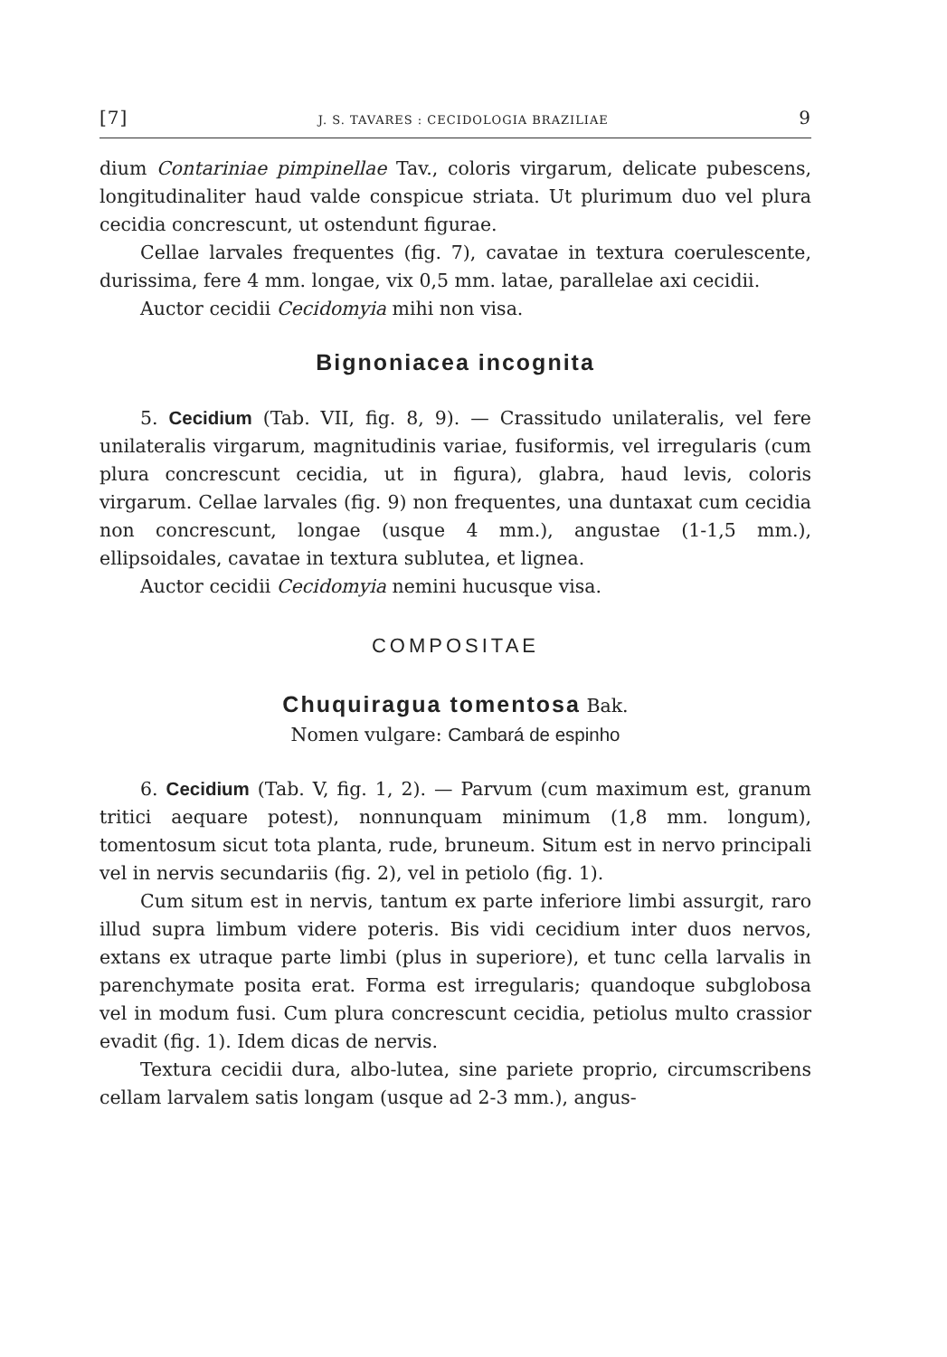[7] J. S. TAVARES : CECIDOLOGIA BRAZILIAE 9
dium Contariniae pimpinellae Tav., coloris virgarum, delicate pubescens, longitudinaliter haud valde conspicue striata. Ut plurimum duo vel plura cecidia concrescunt, ut ostendunt figurae.
Cellae larvales frequentes (fig. 7), cavatae in textura coerulescente, durissima, fere 4 mm. longae, vix 0,5 mm. latae, parallelae axi cecidii.
Auctor cecidii Cecidomyia mihi non visa.
Bignoniacea incognita
5. Cecidium (Tab. VII, fig. 8, 9). — Crassitudo unilateralis, vel fere unilateralis virgarum, magnitudinis variae, fusiformis, vel irregularis (cum plura concrescunt cecidia, ut in figura), glabra, haud levis, coloris virgarum. Cellae larvales (fig. 9) non frequentes, una duntaxat cum cecidia non concrescunt, longae (usque 4 mm.), angustae (1-1,5 mm.), ellipsoidales, cavatae in textura sublutea, et lignea.
Auctor cecidii Cecidomyia nemini hucusque visa.
COMPOSITAE
Chuquiragua tomentosa Bak.
Nomen vulgare: Cambará de espinho
6. Cecidium (Tab. V, fig. 1, 2). — Parvum (cum maximum est, granum tritici aequare potest), nonnunquam minimum (1,8 mm. longum), tomentosum sicut tota planta, rude, bruneum. Situm est in nervo principali vel in nervis secundariis (fig. 2), vel in petiolo (fig. 1).
Cum situm est in nervis, tantum ex parte inferiore limbi assurgit, raro illud supra limbum videre poteris. Bis vidi cecidium inter duos nervos, extans ex utraque parte limbi (plus in superiore), et tunc cella larvalis in parenchymate posita erat. Forma est irregularis; quandoque subglobosa vel in modum fusi. Cum plura concrescunt cecidia, petiolus multo crassior evadit (fig. 1). Idem dicas de nervis.
Textura cecidii dura, albo-lutea, sine pariete proprio, circumscribens cellam larvalem satis longam (usque ad 2-3 mm.), angus-